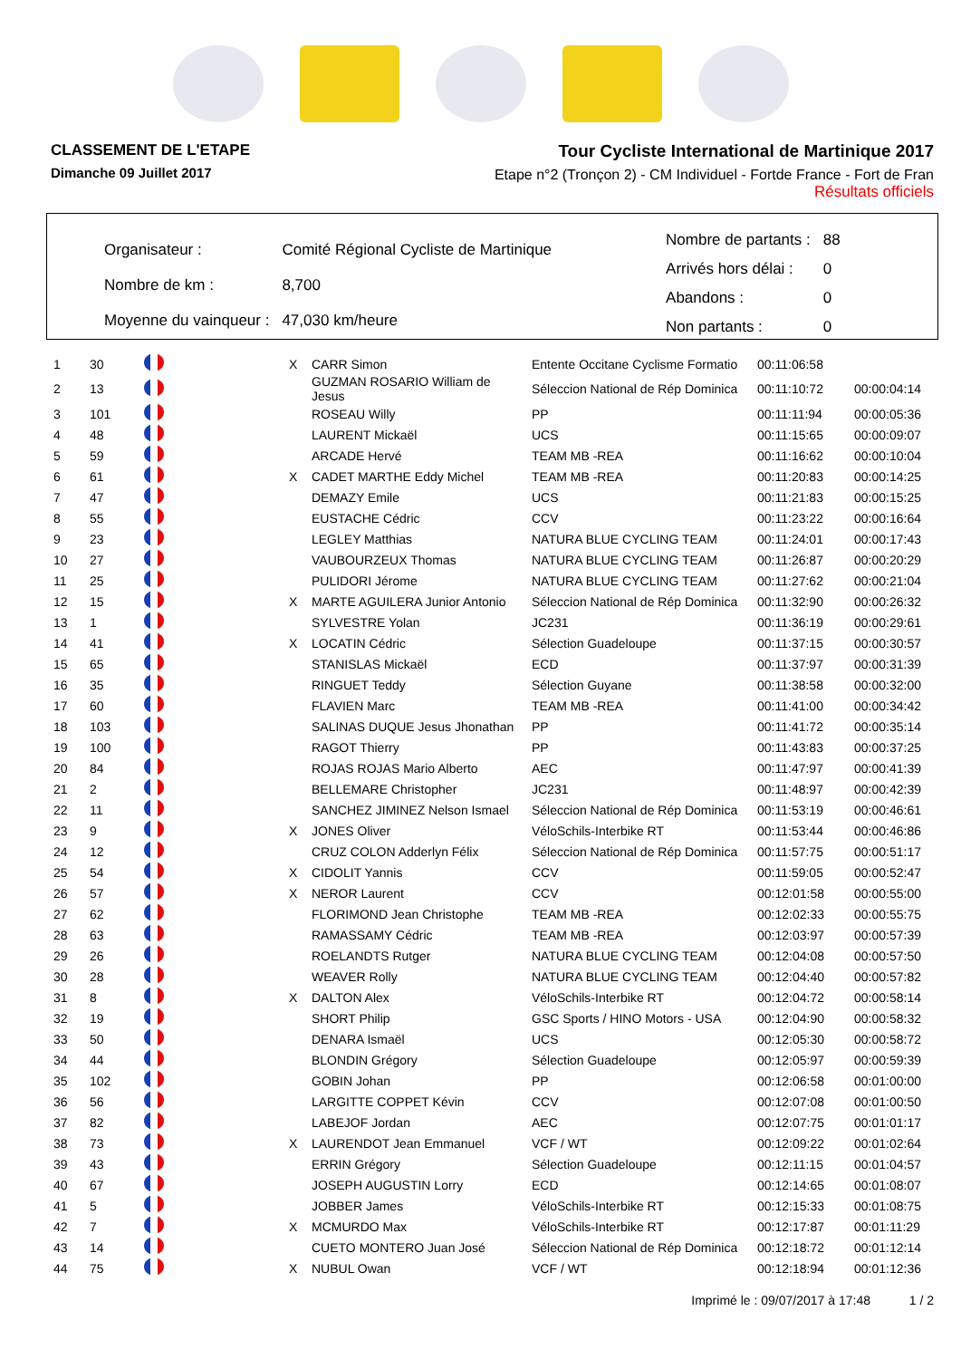CLASSEMENT DE L'ETAPE
Dimanche 09 Juillet 2017
Tour Cycliste International de Martinique 2017
Etape n°2 (Tronçon 2) - CM Individuel - Fortde France - Fort de Fran
Résultats officiels
| Organisateur : | Comité Régional Cycliste de Martinique |
| Nombre de km : | 8,700 |
| Moyenne du vainqueur : | 47,030 km/heure |
| Nombre de partants : | 88 |
| Arrivés hors délai : | 0 |
| Abandons : | 0 |
| Non partants : | 0 |
| 1 | 30 | | X | CARR Simon | Entente Occitane Cyclisme Formatio | 00:11:06:58 | |
| 2 | 13 | | | GUZMAN ROSARIO William de Jesus | Séleccion National de Rép Dominica | 00:11:10:72 | 00:00:04:14 |
| 3 | 101 | | | ROSEAU Willy | PP | 00:11:11:94 | 00:00:05:36 |
| 4 | 48 | | | LAURENT Mickaël | UCS | 00:11:15:65 | 00:00:09:07 |
| 5 | 59 | | | ARCADE Hervé | TEAM MB -REA | 00:11:16:62 | 00:00:10:04 |
| 6 | 61 | | X | CADET MARTHE Eddy Michel | TEAM MB -REA | 00:11:20:83 | 00:00:14:25 |
| 7 | 47 | | | DEMAZY Emile | UCS | 00:11:21:83 | 00:00:15:25 |
| 8 | 55 | | | EUSTACHE Cédric | CCV | 00:11:23:22 | 00:00:16:64 |
| 9 | 23 | | | LEGLEY Matthias | NATURA BLUE CYCLING TEAM | 00:11:24:01 | 00:00:17:43 |
| 10 | 27 | | | VAUBOURZEUX Thomas | NATURA BLUE CYCLING TEAM | 00:11:26:87 | 00:00:20:29 |
| 11 | 25 | | | PULIDORI Jérome | NATURA BLUE CYCLING TEAM | 00:11:27:62 | 00:00:21:04 |
| 12 | 15 | | X | MARTE AGUILERA Junior Antonio | Séleccion National de Rép Dominica | 00:11:32:90 | 00:00:26:32 |
| 13 | 1 | | | SYLVESTRE Yolan | JC231 | 00:11:36:19 | 00:00:29:61 |
| 14 | 41 | | X | LOCATIN Cédric | Sélection Guadeloupe | 00:11:37:15 | 00:00:30:57 |
| 15 | 65 | | | STANISLAS Mickaël | ECD | 00:11:37:97 | 00:00:31:39 |
| 16 | 35 | | | RINGUET Teddy | Sélection Guyane | 00:11:38:58 | 00:00:32:00 |
| 17 | 60 | | | FLAVIEN Marc | TEAM MB -REA | 00:11:41:00 | 00:00:34:42 |
| 18 | 103 | | | SALINAS DUQUE Jesus Jhonathan | PP | 00:11:41:72 | 00:00:35:14 |
| 19 | 100 | | | RAGOT Thierry | PP | 00:11:43:83 | 00:00:37:25 |
| 20 | 84 | | | ROJAS ROJAS Mario Alberto | AEC | 00:11:47:97 | 00:00:41:39 |
| 21 | 2 | | | BELLEMARE Christopher | JC231 | 00:11:48:97 | 00:00:42:39 |
| 22 | 11 | | | SANCHEZ JIMINEZ Nelson Ismael | Séleccion National de Rép Dominica | 00:11:53:19 | 00:00:46:61 |
| 23 | 9 | | X | JONES Oliver | VéloSchils-Interbike RT | 00:11:53:44 | 00:00:46:86 |
| 24 | 12 | | | CRUZ COLON Adderlyn Félix | Séleccion National de Rép Dominica | 00:11:57:75 | 00:00:51:17 |
| 25 | 54 | | X | CIDOLIT Yannis | CCV | 00:11:59:05 | 00:00:52:47 |
| 26 | 57 | | X | NEROR Laurent | CCV | 00:12:01:58 | 00:00:55:00 |
| 27 | 62 | | | FLORIMOND Jean Christophe | TEAM MB -REA | 00:12:02:33 | 00:00:55:75 |
| 28 | 63 | | | RAMASSAMY Cédric | TEAM MB -REA | 00:12:03:97 | 00:00:57:39 |
| 29 | 26 | | | ROELANDTS Rutger | NATURA BLUE CYCLING TEAM | 00:12:04:08 | 00:00:57:50 |
| 30 | 28 | | | WEAVER Rolly | NATURA BLUE CYCLING TEAM | 00:12:04:40 | 00:00:57:82 |
| 31 | 8 | | X | DALTON Alex | VéloSchils-Interbike RT | 00:12:04:72 | 00:00:58:14 |
| 32 | 19 | | | SHORT Philip | GSC Sports / HINO Motors - USA | 00:12:04:90 | 00:00:58:32 |
| 33 | 50 | | | DENARA Ismaël | UCS | 00:12:05:30 | 00:00:58:72 |
| 34 | 44 | | | BLONDIN Grégory | Sélection Guadeloupe | 00:12:05:97 | 00:00:59:39 |
| 35 | 102 | | | GOBIN Johan | PP | 00:12:06:58 | 00:01:00:00 |
| 36 | 56 | | | LARGITTE COPPET Kévin | CCV | 00:12:07:08 | 00:01:00:50 |
| 37 | 82 | | | LABEJOF Jordan | AEC | 00:12:07:75 | 00:01:01:17 |
| 38 | 73 | | X | LAURENDOT Jean Emmanuel | VCF / WT | 00:12:09:22 | 00:01:02:64 |
| 39 | 43 | | | ERRIN Grégory | Sélection Guadeloupe | 00:12:11:15 | 00:01:04:57 |
| 40 | 67 | | | JOSEPH AUGUSTIN Lorry | ECD | 00:12:14:65 | 00:01:08:07 |
| 41 | 5 | | | JOBBER James | VéloSchils-Interbike RT | 00:12:15:33 | 00:01:08:75 |
| 42 | 7 | | X | MCMURDO Max | VéloSchils-Interbike RT | 00:12:17:87 | 00:01:11:29 |
| 43 | 14 | | | CUETO MONTERO Juan José | Séleccion National de Rép Dominica | 00:12:18:72 | 00:01:12:14 |
| 44 | 75 | | X | NUBUL Owan | VCF / WT | 00:12:18:94 | 00:01:12:36 |
Imprimé le : 09/07/2017 à 17:48 1 / 2